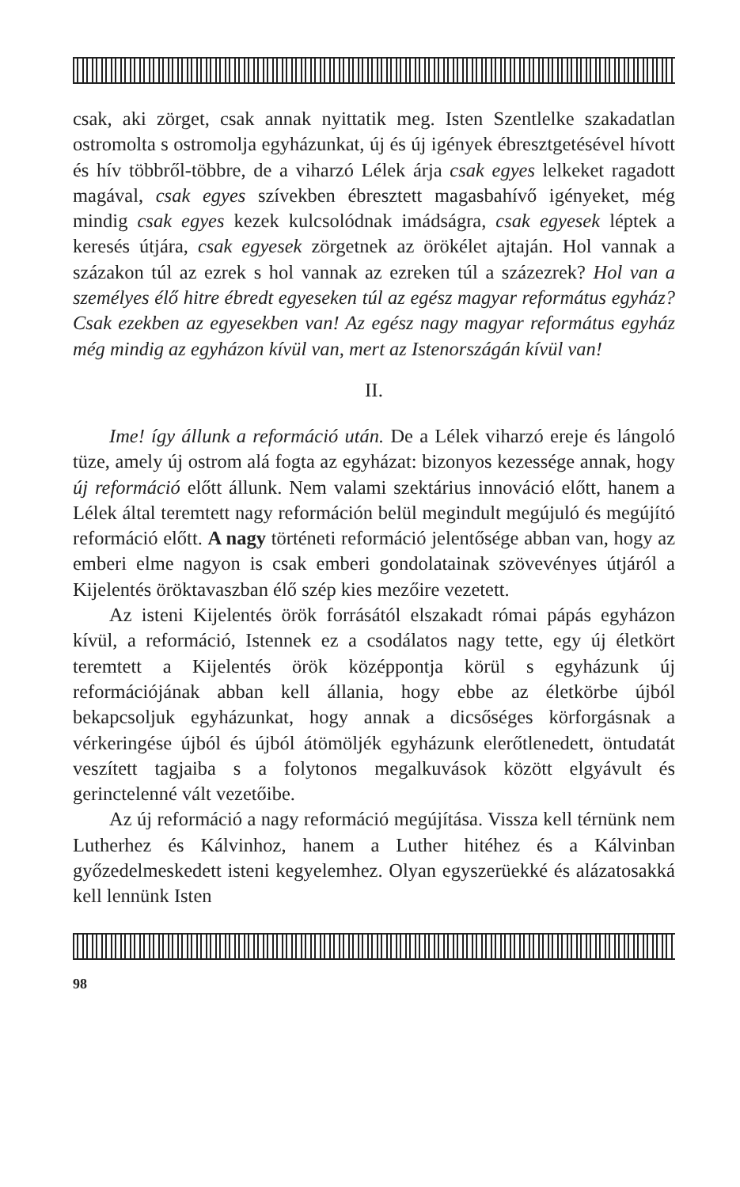csak, aki zörget, csak annak nyittatik meg. Isten Szentlelke szakadatlan ostromolta s ostromolja egyházunkat, új és új igények ébresztgetésével hívott és hív többről-többre, de a viharzó Lélek árja csak egyes lelkeket ragadott magával, csak egyes szívekben ébresztett magasbahívő igényeket, még mindig csak egyes kezek kulcsolódnak imádságra, csak egyesek léptek a keresés útjára, csak egyesek zörgetnek az örökélet ajtaján. Hol vannak a százakon túl az ezrek s hol vannak az ezreken túl a százezrek? Hol van a személyes élő hitre ébredt egyeseken túl az egész magyar református egyház? Csak ezekben az egyesekben van! Az egész nagy magyar református egyház még mindig az egyházon kívül van, mert az Istenországán kívül van!
II.
Ime! így állunk a reformáció után. De a Lélek viharzó ereje és lángoló tüze, amely új ostrom alá fogta az egyházat: bizonyos kezessége annak, hogy új reformáció előtt állunk. Nem valami szektárius innováció előtt, hanem a Lélek által teremtett nagy reformáción belül megindult megújuló és megújító reformáció előtt. A nagy történeti reformáció jelentősége abban van, hogy az emberi elme nagyon is csak emberi gondolatainak szövevényes útjáról a Kijelentés öröktavaszban élő szép kies mezőire vezetett.
Az isteni Kijelentés örök forrásától elszakadt római pápás egyházon kívül, a reformáció, Istennek ez a csodálatos nagy tette, egy új életkört teremtett a Kijelentés örök középpontja körül s egyházunk új reformációjának abban kell állania, hogy ebbe az életkörbe újból bekapcsoljuk egyházunkat, hogy annak a dicsőséges körforgásnak a vérkeringése újból és újból átömöljék egyházunk elerőtlenedett, öntudatát veszített tagjaiba s a folytonos megalkuvások között elgyávult és gerinctelenné vált vezetőibe.
Az új reformáció a nagy reformáció megújítása. Vissza kell térnünk nem Lutherhez és Kálvinhoz, hanem a Luther hitéhez és a Kálvinban győzedelmeskedett isteni kegyelemhez. Olyan egyszerüekké és alázatosakká kell lennünk Isten
98